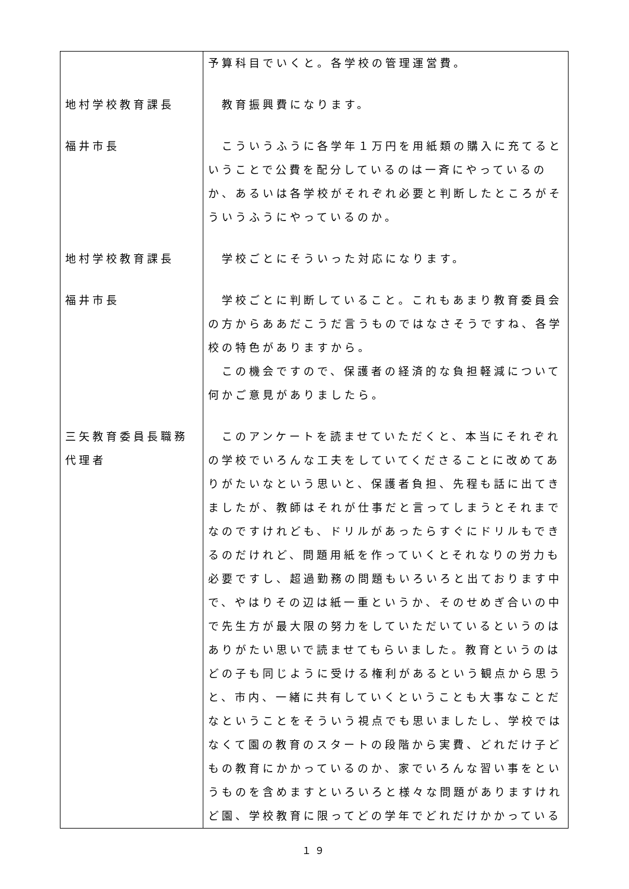| | 予算科目でいくと。各学校の管理運営費。 |
| 地村学校教育課長 | 教育振興費になります。 |
| 福井市長 | こういうふうに各学年１万円を用紙類の購入に充てるということで公費を配分しているのは一斉にやっているのか、あるいは各学校がそれぞれ必要と判断したところがそういうふうにやっているのか。 |
| 地村学校教育課長 | 学校ごとにそういった対応になります。 |
| 福井市長 | 学校ごとに判断していること。これもあまり教育委員会の方からああだこうだ言うものではなさそうですね、各学校の特色がありますから。 この機会ですので、保護者の経済的な負担軽減について何かご意見がありましたら。 |
| 三矢教育委員長職務代理者 | このアンケートを読ませていただくと、本当にそれぞれの学校でいろんな工夫をしていてくださることに改めてありがたいなという思いと、保護者負担、先程も話に出てきましたが、教師はそれが仕事だと言ってしまうとそれまでなのですけれども、ドリルがあったらすぐにドリルもできるのだけれど、問題用紙を作っていくとそれなりの労力も必要ですし、超過勤務の問題もいろいろと出ております中で、やはりその辺は紙一重というか、そのせめぎ合いの中で先生方が最大限の努力をしていただいているというのはありがたい思いで読ませてもらいました。教育というのはどの子も同じように受ける権利があるという観点から思うと、市内、一緒に共有していくということも大事なことだなということをそういう視点でも思いましたし、学校ではなくて園の教育のスタートの段階から実費、どれだけ子どもの教育にかかっているのか、家でいろんな習い事をというものを含めますといろいろと様々な問題がありますけれど園、学校教育に限ってどの学年でどれだけかかっている |
１９